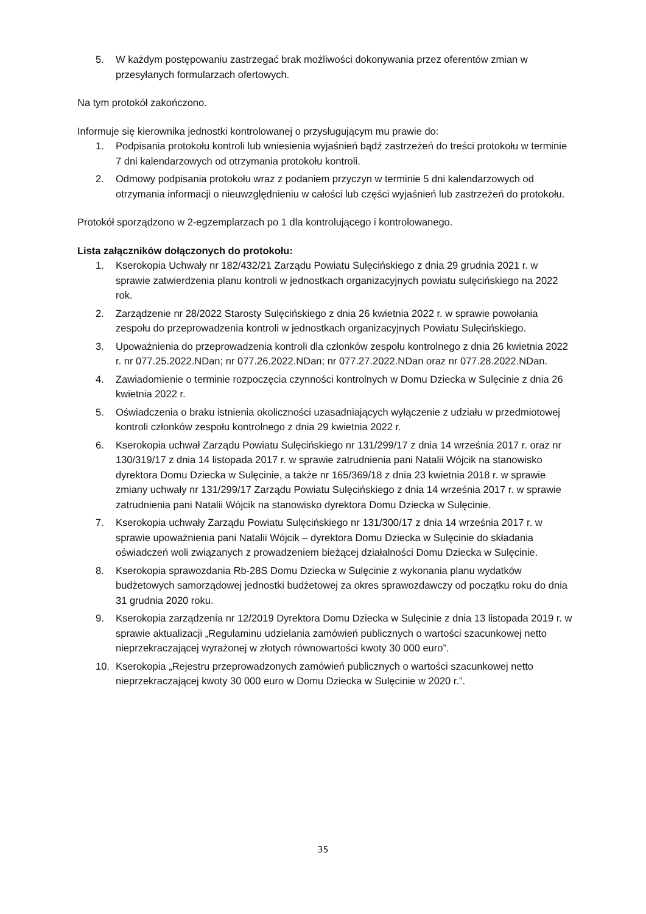5. W każdym postępowaniu zastrzegać brak możliwości dokonywania przez oferentów zmian w przesyłanych formularzach ofertowych.
Na tym protokół zakończono.
Informuje się kierownika jednostki kontrolowanej o przysługującym mu prawie do:
1. Podpisania protokołu kontroli lub wniesienia wyjaśnień bądź zastrzeżeń do treści protokołu w terminie 7 dni kalendarzowych od otrzymania protokołu kontroli.
2. Odmowy podpisania protokołu wraz z podaniem przyczyn w terminie 5 dni kalendarzowych od otrzymania informacji o nieuwzględnieniu w całości lub części wyjaśnień lub zastrzeżeń do protokołu.
Protokół sporządzono w 2-egzemplarzach po 1 dla kontrolującego i kontrolowanego.
Lista załączników dołączonych do protokołu:
1. Kserokopia Uchwały nr 182/432/21 Zarządu Powiatu Sulęcińskiego z dnia 29 grudnia 2021 r. w sprawie zatwierdzenia planu kontroli w jednostkach organizacyjnych powiatu sulęcińskiego na 2022 rok.
2. Zarządzenie nr 28/2022 Starosty Sulęcińskiego z dnia 26 kwietnia 2022 r. w sprawie powołania zespołu do przeprowadzenia kontroli w jednostkach organizacyjnych Powiatu Sulęcińskiego.
3. Upoważnienia do przeprowadzenia kontroli dla członków zespołu kontrolnego z dnia 26 kwietnia 2022 r. nr 077.25.2022.NDan; nr 077.26.2022.NDan; nr 077.27.2022.NDan oraz nr 077.28.2022.NDan.
4. Zawiadomienie o terminie rozpoczęcia czynności kontrolnych w Domu Dziecka w Sulęcinie z dnia 26 kwietnia 2022 r.
5. Oświadczenia o braku istnienia okoliczności uzasadniających wyłączenie z udziału w przedmiotowej kontroli członków zespołu kontrolnego z dnia 29 kwietnia 2022 r.
6. Kserokopia uchwał Zarządu Powiatu Sulęcińskiego nr 131/299/17 z dnia 14 września 2017 r. oraz nr 130/319/17 z dnia 14 listopada 2017 r. w sprawie zatrudnienia pani Natalii Wójcik na stanowisko dyrektora Domu Dziecka w Sulęcinie, a także nr 165/369/18 z dnia 23 kwietnia 2018 r. w sprawie zmiany uchwały nr 131/299/17 Zarządu Powiatu Sulęcińskiego z dnia 14 września 2017 r. w sprawie zatrudnienia pani Natalii Wójcik na stanowisko dyrektora Domu Dziecka w Sulęcinie.
7. Kserokopia uchwały Zarządu Powiatu Sulęcińskiego nr 131/300/17 z dnia 14 września 2017 r. w sprawie upoważnienia pani Natalii Wójcik – dyrektora Domu Dziecka w Sulęcinie do składania oświadczeń woli związanych z prowadzeniem bieżącej działalności Domu Dziecka w Sulęcinie.
8. Kserokopia sprawozdania Rb-28S Domu Dziecka w Sulęcinie z wykonania planu wydatków budżetowych samorządowej jednostki budżetowej za okres sprawozdawczy od początku roku do dnia 31 grudnia 2020 roku.
9. Kserokopia zarządzenia nr 12/2019 Dyrektora Domu Dziecka w Sulęcinie z dnia 13 listopada 2019 r. w sprawie aktualizacji „Regulaminu udzielania zamówień publicznych o wartości szacunkowej netto nieprzekraczającej wyrażonej w złotych równowartości kwoty 30 000 euro”.
10. Kserokopia „Rejestru przeprowadzonych zamówień publicznych o wartości szacunkowej netto nieprzekraczającej kwoty 30 000 euro w Domu Dziecka w Sulęcinie w 2020 r.”.
35